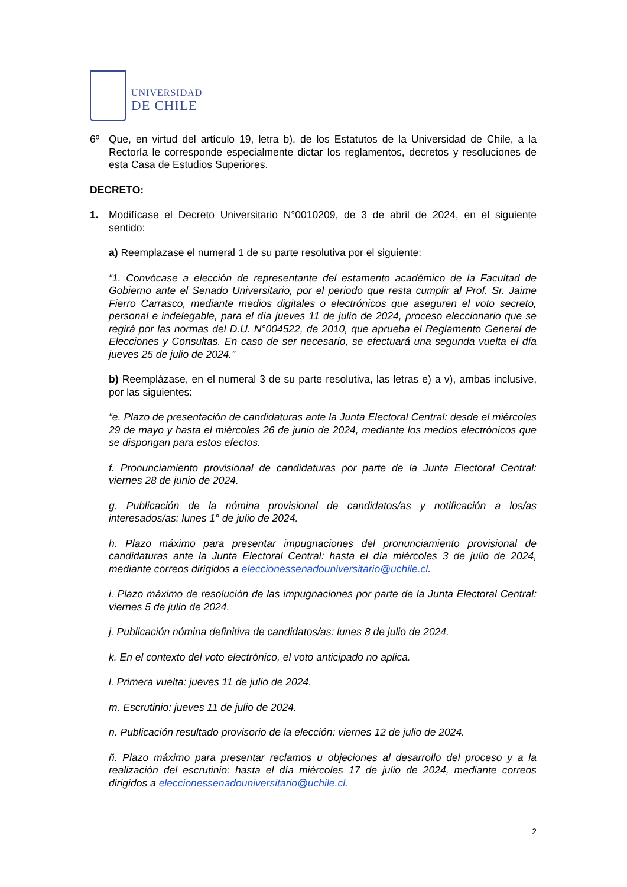UNIVERSIDAD
DE CHILE
6º Que, en virtud del artículo 19, letra b), de los Estatutos de la Universidad de Chile, a la Rectoría le corresponde especialmente dictar los reglamentos, decretos y resoluciones de esta Casa de Estudios Superiores.
DECRETO:
1. Modifícase el Decreto Universitario N°0010209, de 3 de abril de 2024, en el siguiente sentido:
a) Reemplazase el numeral 1 de su parte resolutiva por el siguiente:
“1. Convócase a elección de representante del estamento académico de la Facultad de Gobierno ante el Senado Universitario, por el periodo que resta cumplir al Prof. Sr. Jaime Fierro Carrasco, mediante medios digitales o electrónicos que aseguren el voto secreto, personal e indelegable, para el día jueves 11 de julio de 2024, proceso eleccionario que se regirá por las normas del D.U. N°004522, de 2010, que aprueba el Reglamento General de Elecciones y Consultas. En caso de ser necesario, se efectuará una segunda vuelta el día jueves 25 de julio de 2024.”
b) Reemplázase, en el numeral 3 de su parte resolutiva, las letras e) a v), ambas inclusive, por las siguientes:
“e. Plazo de presentación de candidaturas ante la Junta Electoral Central: desde el miércoles 29 de mayo y hasta el miércoles 26 de junio de 2024, mediante los medios electrónicos que se dispongan para estos efectos.
f. Pronunciamiento provisional de candidaturas por parte de la Junta Electoral Central: viernes 28 de junio de 2024.
g. Publicación de la nómina provisional de candidatos/as y notificación a los/as interesados/as: lunes 1° de julio de 2024.
h. Plazo máximo para presentar impugnaciones del pronunciamiento provisional de candidaturas ante la Junta Electoral Central: hasta el día miércoles 3 de julio de 2024, mediante correos dirigidos a eleccionessenadouniversitario@uchile.cl.
i. Plazo máximo de resolución de las impugnaciones por parte de la Junta Electoral Central: viernes 5 de julio de 2024.
j. Publicación nómina definitiva de candidatos/as: lunes 8 de julio de 2024.
k. En el contexto del voto electrónico, el voto anticipado no aplica.
l. Primera vuelta: jueves 11 de julio de 2024.
m. Escrutinio: jueves 11 de julio de 2024.
n. Publicación resultado provisorio de la elección: viernes 12 de julio de 2024.
ñ. Plazo máximo para presentar reclamos u objeciones al desarrollo del proceso y a la realización del escrutinio: hasta el día miércoles 17 de julio de 2024, mediante correos dirigidos a eleccionessenadouniversitario@uchile.cl.
2